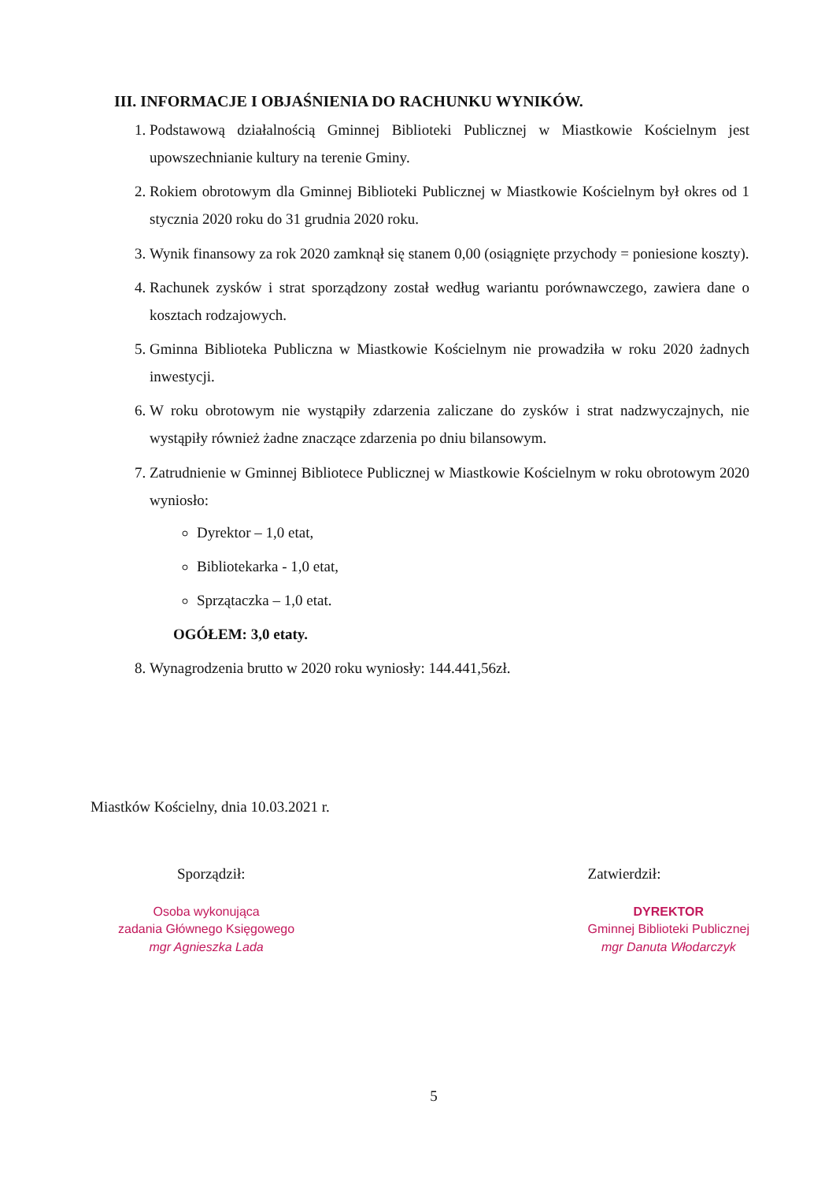III. INFORMACJE I OBJAŚNIENIA DO RACHUNKU WYNIKÓW.
1. Podstawową działalnością Gminnej Biblioteki Publicznej w Miastkowie Kościelnym jest upowszechnianie kultury na terenie Gminy.
2. Rokiem obrotowym dla Gminnej Biblioteki Publicznej w Miastkowie Kościelnym był okres od 1 stycznia 2020 roku do 31 grudnia 2020 roku.
3. Wynik finansowy za rok 2020 zamknął się stanem 0,00 (osiągnięte przychody = poniesione koszty).
4. Rachunek zysków i strat sporządzony został według wariantu porównawczego, zawiera dane o kosztach rodzajowych.
5. Gminna Biblioteka Publiczna w Miastkowie Kościelnym nie prowadziła w roku 2020 żadnych inwestycji.
6. W roku obrotowym nie wystąpiły zdarzenia zaliczane do zysków i strat nadzwyczajnych, nie wystąpiły również żadne znaczące zdarzenia po dniu bilansowym.
7. Zatrudnienie w Gminnej Bibliotece Publicznej w Miastkowie Kościelnym w roku obrotowym 2020 wyniosło:
Dyrektor – 1,0 etat,
Bibliotekarka - 1,0 etat,
Sprzątaczka – 1,0 etat.
OGÓŁEM: 3,0 etaty.
8. Wynagrodzenia brutto w 2020 roku wyniosły: 144.441,56zł.
Miastków Kościelny, dnia 10.03.2021 r.
Sporządził:
Osoba wykonująca
zadania Głównego Księgowego
mgr Agnieszka Lada
Zatwierdził:
DYREKTOR
Gminnej Biblioteki Publicznej
mgr Danuta Włodarczyk
5